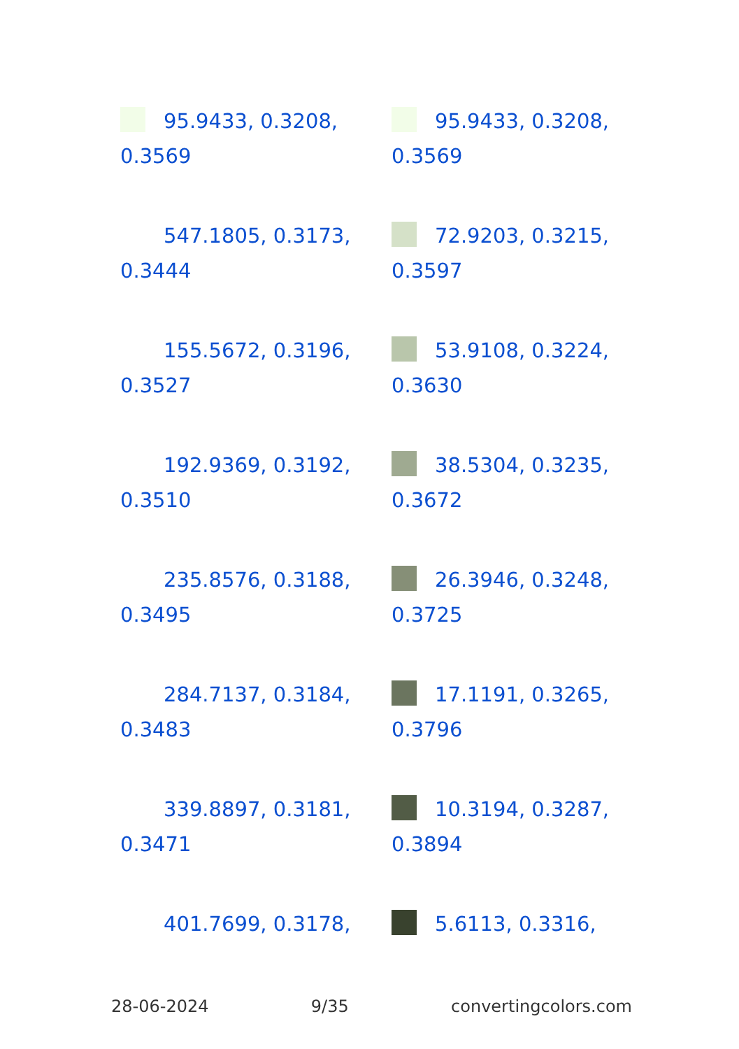95.9433, 0.3208, 0.3569
95.9433, 0.3208, 0.3569
547.1805, 0.3173, 0.3444
72.9203, 0.3215, 0.3597
155.5672, 0.3196, 0.3527
53.9108, 0.3224, 0.3630
192.9369, 0.3192, 0.3510
38.5304, 0.3235, 0.3672
235.8576, 0.3188, 0.3495
26.3946, 0.3248, 0.3725
284.7137, 0.3184, 0.3483
17.1191, 0.3265, 0.3796
339.8897, 0.3181, 0.3471
10.3194, 0.3287, 0.3894
401.7699, 0.3178,
5.6113, 0.3316,
28-06-2024 9/35 convertingcolors.com